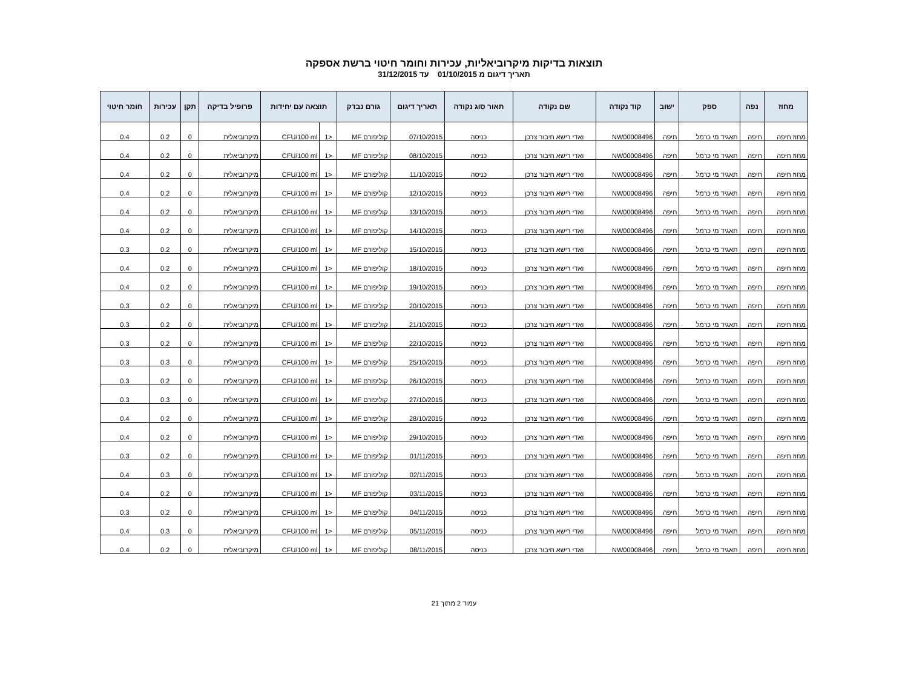תוצאות בדיקות מיקרוביאליות, עכירות וחומר חיטוי ברשת אספקה
תאריך דיגום מ 01/10/2015 עד 31/12/2015
| מחוז | נפה | ספק | ישוב | קוד נקודה | שם נקודה | תאור סוג נקודה | תאריך דיגום | גורם נבדק | תוצאה עם יחידות | | פרופיל בדיקה | תקן | עכירות | חומר חיטוי |
| --- | --- | --- | --- | --- | --- | --- | --- | --- | --- | --- | --- | --- | --- | --- |
| מחוז חיפה | חיפה | תאגיד מי כרמל | חיפה | NW00008496 | ואדי רישא חיבור צרכן | כניסה | 07/10/2015 | קוליפורם MF | <1 | CFU/100 ml | מיקרוביאלית | 0 | 0.2 | 0.4 |
| מחוז חיפה | חיפה | תאגיד מי כרמל | חיפה | NW00008496 | ואדי רישא חיבור צרכן | כניסה | 08/10/2015 | קוליפורם MF | <1 | CFU/100 ml | מיקרוביאלית | 0 | 0.2 | 0.4 |
| מחוז חיפה | חיפה | תאגיד מי כרמל | חיפה | NW00008496 | ואדי רישא חיבור צרכן | כניסה | 11/10/2015 | קוליפורם MF | <1 | CFU/100 ml | מיקרוביאלית | 0 | 0.2 | 0.4 |
| מחוז חיפה | חיפה | תאגיד מי כרמל | חיפה | NW00008496 | ואדי רישא חיבור צרכן | כניסה | 12/10/2015 | קוליפורם MF | <1 | CFU/100 ml | מיקרוביאלית | 0 | 0.2 | 0.4 |
| מחוז חיפה | חיפה | תאגיד מי כרמל | חיפה | NW00008496 | ואדי רישא חיבור צרכן | כניסה | 13/10/2015 | קוליפורם MF | <1 | CFU/100 ml | מיקרוביאלית | 0 | 0.2 | 0.4 |
| מחוז חיפה | חיפה | תאגיד מי כרמל | חיפה | NW00008496 | ואדי רישא חיבור צרכן | כניסה | 14/10/2015 | קוליפורם MF | <1 | CFU/100 ml | מיקרוביאלית | 0 | 0.2 | 0.4 |
| מחוז חיפה | חיפה | תאגיד מי כרמל | חיפה | NW00008496 | ואדי רישא חיבור צרכן | כניסה | 15/10/2015 | קוליפורם MF | <1 | CFU/100 ml | מיקרוביאלית | 0 | 0.2 | 0.3 |
| מחוז חיפה | חיפה | תאגיד מי כרמל | חיפה | NW00008496 | ואדי רישא חיבור צרכן | כניסה | 18/10/2015 | קוליפורם MF | <1 | CFU/100 ml | מיקרוביאלית | 0 | 0.2 | 0.4 |
| מחוז חיפה | חיפה | תאגיד מי כרמל | חיפה | NW00008496 | ואדי רישא חיבור צרכן | כניסה | 19/10/2015 | קוליפורם MF | <1 | CFU/100 ml | מיקרוביאלית | 0 | 0.2 | 0.4 |
| מחוז חיפה | חיפה | תאגיד מי כרמל | חיפה | NW00008496 | ואדי רישא חיבור צרכן | כניסה | 20/10/2015 | קוליפורם MF | <1 | CFU/100 ml | מיקרוביאלית | 0 | 0.2 | 0.3 |
| מחוז חיפה | חיפה | תאגיד מי כרמל | חיפה | NW00008496 | ואדי רישא חיבור צרכן | כניסה | 21/10/2015 | קוליפורם MF | <1 | CFU/100 ml | מיקרוביאלית | 0 | 0.2 | 0.3 |
| מחוז חיפה | חיפה | תאגיד מי כרמל | חיפה | NW00008496 | ואדי רישא חיבור צרכן | כניסה | 22/10/2015 | קוליפורם MF | <1 | CFU/100 ml | מיקרוביאלית | 0 | 0.2 | 0.3 |
| מחוז חיפה | חיפה | תאגיד מי כרמל | חיפה | NW00008496 | ואדי רישא חיבור צרכן | כניסה | 25/10/2015 | קוליפורם MF | <1 | CFU/100 ml | מיקרוביאלית | 0 | 0.3 | 0.3 |
| מחוז חיפה | חיפה | תאגיד מי כרמל | חיפה | NW00008496 | ואדי רישא חיבור צרכן | כניסה | 26/10/2015 | קוליפורם MF | <1 | CFU/100 ml | מיקרוביאלית | 0 | 0.2 | 0.3 |
| מחוז חיפה | חיפה | תאגיד מי כרמל | חיפה | NW00008496 | ואדי רישא חיבור צרכן | כניסה | 27/10/2015 | קוליפורם MF | <1 | CFU/100 ml | מיקרוביאלית | 0 | 0.3 | 0.3 |
| מחוז חיפה | חיפה | תאגיד מי כרמל | חיפה | NW00008496 | ואדי רישא חיבור צרכן | כניסה | 28/10/2015 | קוליפורם MF | <1 | CFU/100 ml | מיקרוביאלית | 0 | 0.2 | 0.4 |
| מחוז חיפה | חיפה | תאגיד מי כרמל | חיפה | NW00008496 | ואדי רישא חיבור צרכן | כניסה | 29/10/2015 | קוליפורם MF | <1 | CFU/100 ml | מיקרוביאלית | 0 | 0.2 | 0.4 |
| מחוז חיפה | חיפה | תאגיד מי כרמל | חיפה | NW00008496 | ואדי רישא חיבור צרכן | כניסה | 01/11/2015 | קוליפורם MF | <1 | CFU/100 ml | מיקרוביאלית | 0 | 0.2 | 0.3 |
| מחוז חיפה | חיפה | תאגיד מי כרמל | חיפה | NW00008496 | ואדי רישא חיבור צרכן | כניסה | 02/11/2015 | קוליפורם MF | <1 | CFU/100 ml | מיקרוביאלית | 0 | 0.3 | 0.4 |
| מחוז חיפה | חיפה | תאגיד מי כרמל | חיפה | NW00008496 | ואדי רישא חיבור צרכן | כניסה | 03/11/2015 | קוליפורם MF | <1 | CFU/100 ml | מיקרוביאלית | 0 | 0.2 | 0.4 |
| מחוז חיפה | חיפה | תאגיד מי כרמל | חיפה | NW00008496 | ואדי רישא חיבור צרכן | כניסה | 04/11/2015 | קוליפורם MF | <1 | CFU/100 ml | מיקרוביאלית | 0 | 0.2 | 0.3 |
| מחוז חיפה | חיפה | תאגיד מי כרמל | חיפה | NW00008496 | ואדי רישא חיבור צרכן | כניסה | 05/11/2015 | קוליפורם MF | <1 | CFU/100 ml | מיקרוביאלית | 0 | 0.3 | 0.4 |
| מחוז חיפה | חיפה | תאגיד מי כרמל | חיפה | NW00008496 | ואדי רישא חיבור צרכן | כניסה | 08/11/2015 | קוליפורם MF | <1 | CFU/100 ml | מיקרוביאלית | 0 | 0.2 | 0.4 |
עמוד 2 מתוך 21